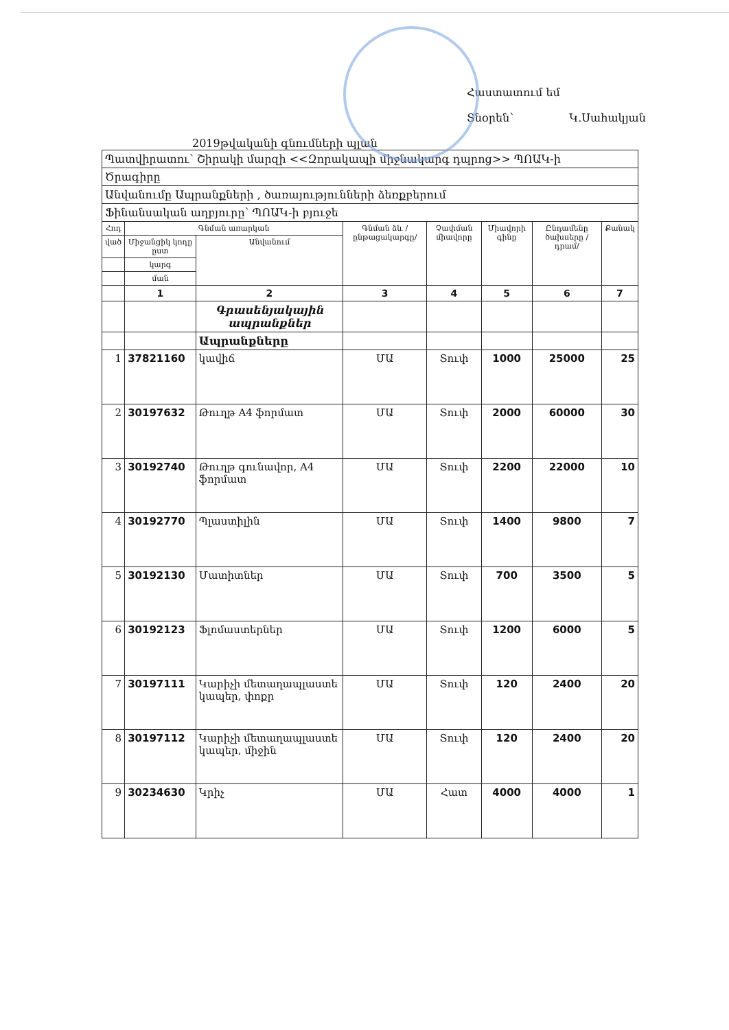Հաստատում եմ
Տնօրեն՝ Կ.Սահակյան
2019թվականի գնումների պլան
| Պատվիրատու՝ Շիրակի մարզի <<Զորակապի միջնակարգ դպրոց>> ՊՈԱԿ-ի | | | | | | | |
| Ծրագիրը | | | | | | | |
| Անվանումը Ապրանքների , ծառայությունների ձեռքբերում | | | | | | | |
| Ֆինանսական աղբյուրը՝ ՊՈԱԿ-ի բյուջե | | | | | | | |
| Հոդ | Գնման առարկան | | Գնման ձև /ընթացակարգը/ | Չափման միավորը | Միավորի գինը | Ընդամենը ծախսերը /դրամ/ | Քանակ |
| ված | Միջանցիկ կոդը ըստ | Անվանում | | | | | |
| | կարգ | | | | | | |
| | ման | | | | | | |
| | 1 | 2 | 3 | 4 | 5 | 6 | 7 |
| | | Գրասենյակային ապրանքներ | | | | | |
| | | Ապրանքները | | | | | |
| 1 | 37821160 | կավիճ | ՄԱ | Տուփ | 1000 | 25000 | 25 |
| 2 | 30197632 | Թուղթ A4 ֆորմատ | ՄԱ | Տուփ | 2000 | 60000 | 30 |
| 3 | 30192740 | Թուղթ գունավոր, A4 ֆորմատ | ՄԱ | Տուփ | 2200 | 22000 | 10 |
| 4 | 30192770 | Պլաստիլին | ՄԱ | Տուփ | 1400 | 9800 | 7 |
| 5 | 30192130 | Մատիտներ | ՄԱ | Տուփ | 700 | 3500 | 5 |
| 6 | 30192123 | Ֆլոմաստերներ | ՄԱ | Տուփ | 1200 | 6000 | 5 |
| 7 | 30197111 | Կարիչի մետաղապլաստե կապեր, փոքր | ՄԱ | Տուփ | 120 | 2400 | 20 |
| 8 | 30197112 | Կարիչի մետաղապլաստե կապեր, միջին | ՄԱ | Տուփ | 120 | 2400 | 20 |
| 9 | 30234630 | Կրիչ | ՄԱ | Հատ | 4000 | 4000 | 1 |